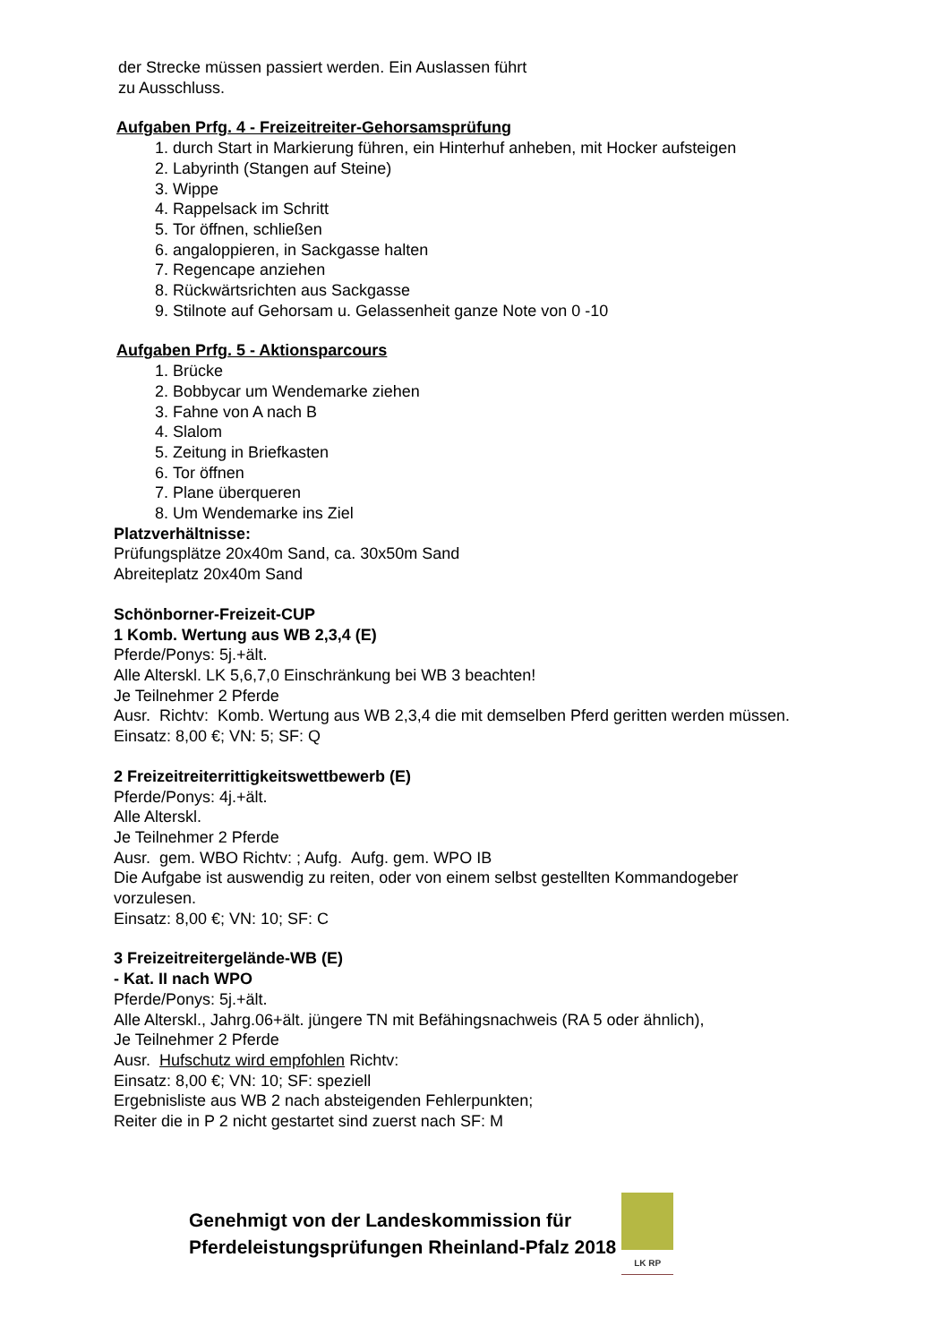der Strecke müssen passiert werden. Ein Auslassen führt
zu Ausschluss.
Aufgaben Prfg. 4 - Freizeitreiter-Gehorsamsprüfung
1. durch Start in Markierung führen, ein Hinterhuf anheben, mit Hocker aufsteigen
2. Labyrinth (Stangen auf Steine)
3. Wippe
4. Rappelsack im Schritt
5. Tor öffnen, schließen
6. angaloppieren, in Sackgasse halten
7. Regencape anziehen
8. Rückwärtsrichten aus Sackgasse
9. Stilnote auf Gehorsam u. Gelassenheit ganze Note von 0 -10
Aufgaben Prfg. 5 - Aktionsparcours
1. Brücke
2. Bobbycar um Wendemarke ziehen
3. Fahne von A nach B
4. Slalom
5. Zeitung in Briefkasten
6. Tor öffnen
7. Plane überqueren
8. Um Wendemarke ins Ziel
Platzverhältnisse:
Prüfungsplätze 20x40m Sand, ca. 30x50m Sand
Abreiteplatz 20x40m Sand
Schönborner-Freizeit-CUP
1 Komb. Wertung aus WB 2,3,4 (E)
Pferde/Ponys: 5j.+ält.
Alle Alterskl. LK 5,6,7,0 Einschränkung bei WB 3 beachten!
Je Teilnehmer 2 Pferde
Ausr. Richtv: Komb. Wertung aus WB 2,3,4 die mit demselben Pferd geritten werden müssen.
Einsatz: 8,00 €; VN: 5; SF: Q
2 Freizeitreiterrittigkeitswettbewerb (E)
Pferde/Ponys: 4j.+ält.
Alle Alterskl.
Je Teilnehmer 2 Pferde
Ausr. gem. WBO Richtv: ; Aufg. Aufg. gem. WPO IB
Die Aufgabe ist auswendig zu reiten, oder von einem selbst gestellten Kommandogeber vorzulesen.
Einsatz: 8,00 €; VN: 10; SF: C
3 Freizeitreitergelände-WB (E)
- Kat. II nach WPO
Pferde/Ponys: 5j.+ält.
Alle Alterskl., Jahrg.06+ält. jüngere TN mit Befähingsnachweis (RA 5 oder ähnlich),
Je Teilnehmer 2 Pferde
Ausr. Hufschutz wird empfohlen Richtv:
Einsatz: 8,00 €; VN: 10; SF: speziell
Ergebnisliste aus WB 2 nach absteigenden Fehlerpunkten;
Reiter die in P 2 nicht gestartet sind zuerst nach SF: M
Genehmigt von der Landeskommission für
Pferdeleistungsprüfungen Rheinland-Pfalz 2018
LK RP